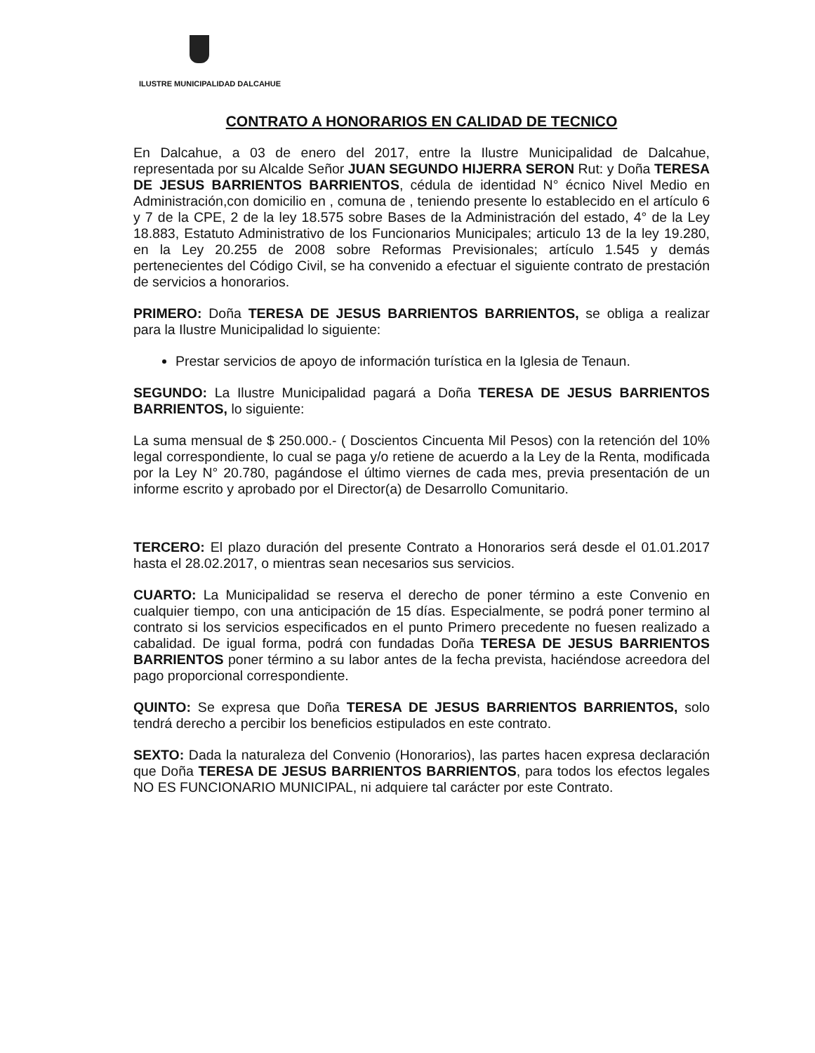ILUSTRE MUNICIPALIDAD DALCAHUE
CONTRATO A HONORARIOS EN CALIDAD DE TECNICO
En Dalcahue, a 03 de enero del 2017, entre la Ilustre Municipalidad de Dalcahue, representada por su Alcalde Señor JUAN SEGUNDO HIJERRA SERON Rut: y Doña TERESA DE JESUS BARRIENTOS BARRIENTOS, cédula de identidad N° écnico Nivel Medio en Administración,con domicilio en , comuna de , teniendo presente lo establecido en el artículo 6 y 7 de la CPE, 2 de la ley 18.575 sobre Bases de la Administración del estado, 4° de la Ley 18.883, Estatuto Administrativo de los Funcionarios Municipales; articulo 13 de la ley 19.280, en la Ley 20.255 de 2008 sobre Reformas Previsionales; artículo 1.545 y demás pertenecientes del Código Civil, se ha convenido a efectuar el siguiente contrato de prestación de servicios a honorarios.
PRIMERO: Doña TERESA DE JESUS BARRIENTOS BARRIENTOS, se obliga a realizar para la Ilustre Municipalidad lo siguiente:
Prestar servicios de apoyo de información turística en la Iglesia de Tenaun.
SEGUNDO: La Ilustre Municipalidad pagará a Doña TERESA DE JESUS BARRIENTOS BARRIENTOS, lo siguiente:
La suma mensual de $ 250.000.- ( Doscientos Cincuenta Mil Pesos) con la retención del 10% legal correspondiente, lo cual se paga y/o retiene de acuerdo a la Ley de la Renta, modificada por la Ley N° 20.780, pagándose el último viernes de cada mes, previa presentación de un informe escrito y aprobado por el Director(a) de Desarrollo Comunitario.
TERCERO: El plazo duración del presente Contrato a Honorarios será desde el 01.01.2017 hasta el 28.02.2017, o mientras sean necesarios sus servicios.
CUARTO: La Municipalidad se reserva el derecho de poner término a este Convenio en cualquier tiempo, con una anticipación de 15 días. Especialmente, se podrá poner termino al contrato si los servicios especificados en el punto Primero precedente no fuesen realizado a cabalidad. De igual forma, podrá con fundadas Doña TERESA DE JESUS BARRIENTOS BARRIENTOS poner término a su labor antes de la fecha prevista, haciéndose acreedora del pago proporcional correspondiente.
QUINTO: Se expresa que Doña TERESA DE JESUS BARRIENTOS BARRIENTOS, solo tendrá derecho a percibir los beneficios estipulados en este contrato.
SEXTO: Dada la naturaleza del Convenio (Honorarios), las partes hacen expresa declaración que Doña TERESA DE JESUS BARRIENTOS BARRIENTOS, para todos los efectos legales NO ES FUNCIONARIO MUNICIPAL, ni adquiere tal carácter por este Contrato.